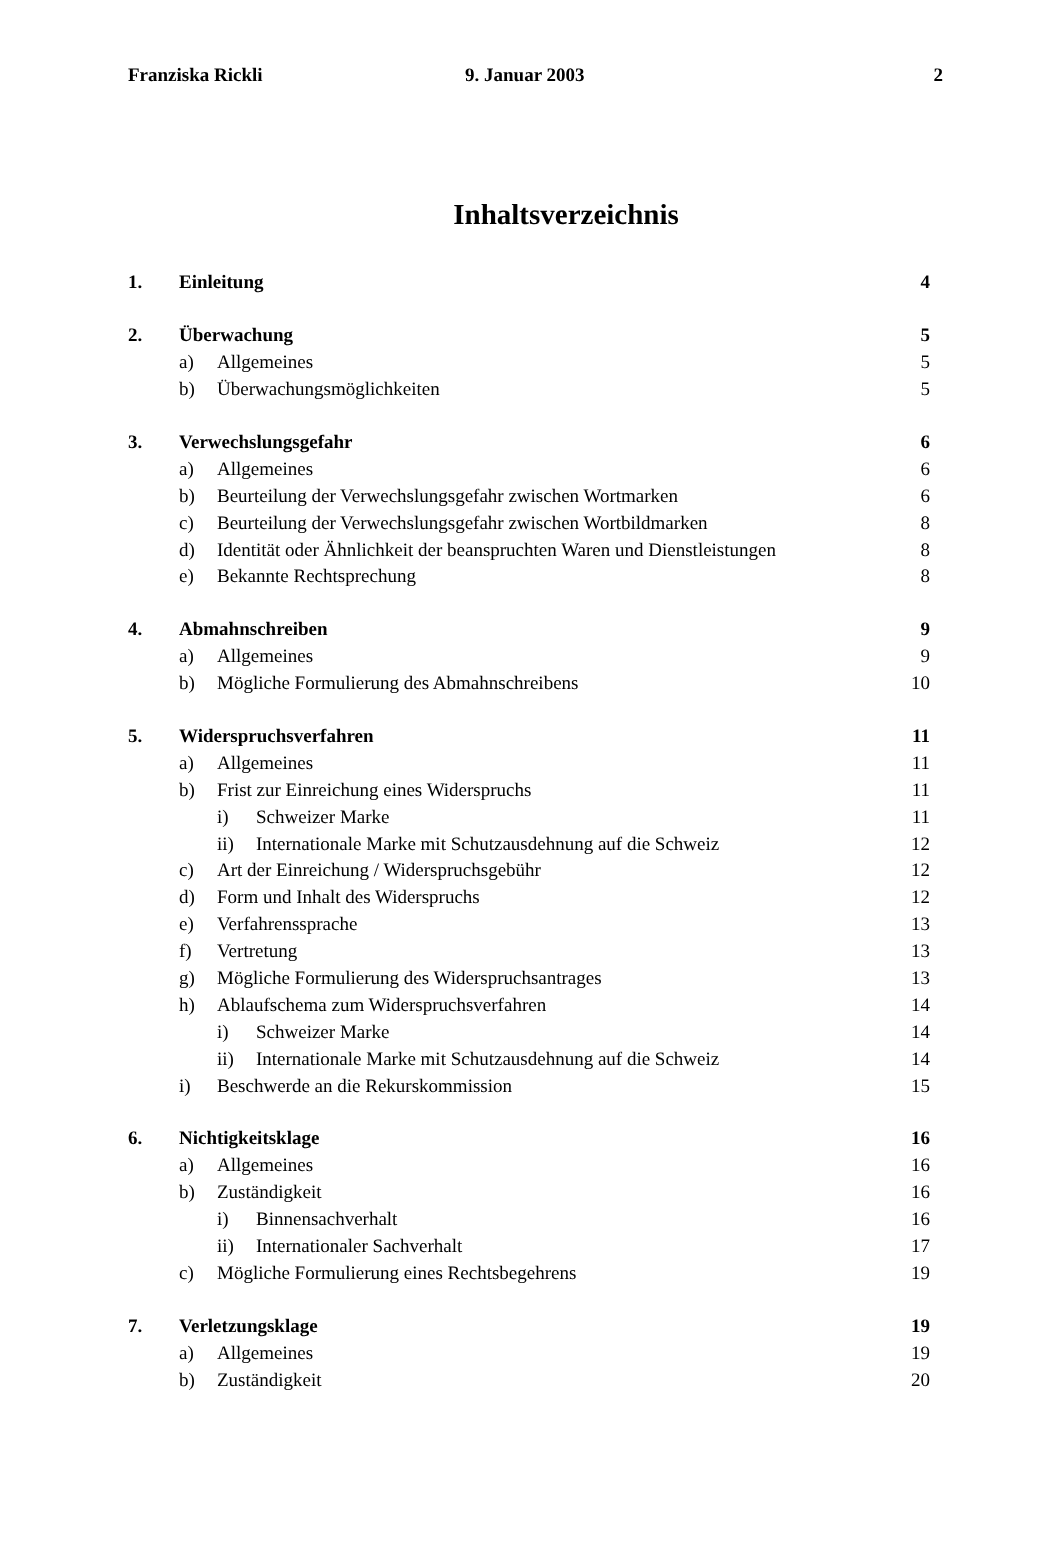Franziska Rickli 9. Januar 2003 2
Inhaltsverzeichnis
1. Einleitung 4
2. Überwachung 5
a) Allgemeines 5
b) Überwachungsmöglichkeiten 5
3. Verwechslungsgefahr 6
a) Allgemeines 6
b) Beurteilung der Verwechslungsgefahr zwischen Wortmarken
6
c) Beurteilung der Verwechslungsgefahr zwischen Wortbildmarken
8
d) Identität oder Ähnlichkeit der beanspruchten Waren und Dienstleistungen
8
e) Bekannte Rechtsprechung 8
4. Abmahnschreiben 9
a) Allgemeines 9
b) Mögliche Formulierung des Abmahnschreibens
10
5. Widerspruchsverfahren 11
a) Allgemeines 11
b) Frist zur Einreichung eines Widerspruchs
11
i) Schweizer Marke 11
ii) Internationale Marke mit Schutzausdehnung auf die Schweiz
12
c) Art der Einreichung / Widerspruchsgebühr
12
d) Form und Inhalt des Widerspruchs
12
e) Verfahrenssprache 13
f) Vertretung 13
g) Mögliche Formulierung des Widerspruchsantrages
13
h) Ablaufschema zum Widerspruchsverfahren
14
i) Schweizer Marke 14
ii) Internationale Marke mit Schutzausdehnung auf die Schweiz
14
i) Beschwerde an die Rekurskommission
15
6. Nichtigkeitsklage 16
a) Allgemeines 16
b) Zuständigkeit 16
i) Binnensachverhalt 16
ii) Internationaler Sachverhalt
17
c) Mögliche Formulierung eines Rechtsbegehrens
19
7. Verletzungsklage 19
a) Allgemeines 19
b) Zuständigkeit 20